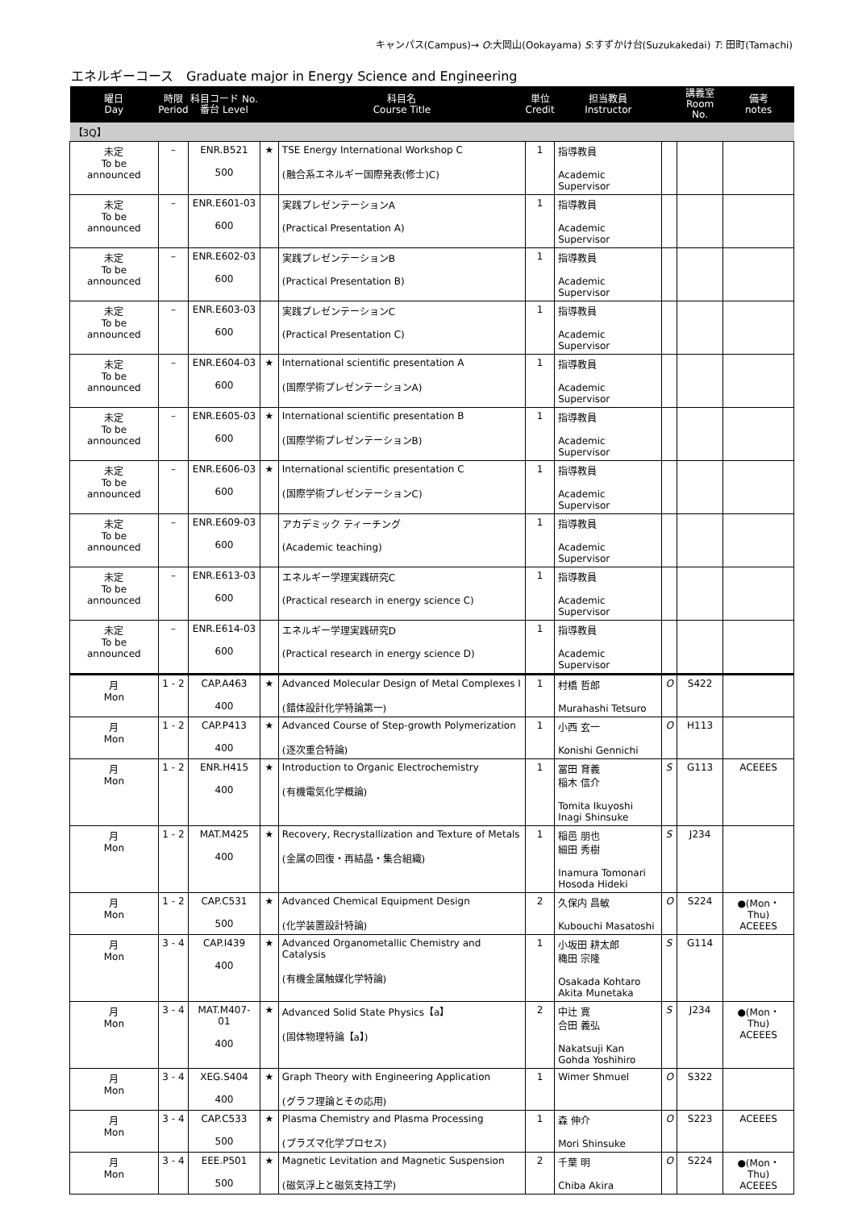キャンパス(Campus)→ O:大岡山(Ookayama) S:すずかけ台(Suzukakedai) T: 田町(Tamachi)
エネルギーコース　Graduate major in Energy Science and Engineering
| 曜日 Day | 時限 Period | 科目コード No. 番台 Level | | 科目名 Course Title | 単位 Credit | 担当教員 Instructor | | 講義室 Room No. | 備考 notes |
| --- | --- | --- | --- | --- | --- | --- | --- | --- | --- |
| 【3Q】 | | | | | | | | | |
| 未定 To be announced | – | ENR.B521 500 | ★ | TSE Energy International Workshop C (融合系エネルギー国際発表(修士)C) | 1 | 指導教員 Academic Supervisor | | | |
| 未定 To be announced | – | ENR.E601-03 600 | | 実践プレゼンテーションA (Practical Presentation A) | 1 | 指導教員 Academic Supervisor | | | |
| 未定 To be announced | – | ENR.E602-03 600 | | 実践プレゼンテーションB (Practical Presentation B) | 1 | 指導教員 Academic Supervisor | | | |
| 未定 To be announced | – | ENR.E603-03 600 | | 実践プレゼンテーションC (Practical Presentation C) | 1 | 指導教員 Academic Supervisor | | | |
| 未定 To be announced | – | ENR.E604-03 600 | ★ | International scientific presentation A (国際学術プレゼンテーションA) | 1 | 指導教員 Academic Supervisor | | | |
| 未定 To be announced | – | ENR.E605-03 600 | ★ | International scientific presentation B (国際学術プレゼンテーションB) | 1 | 指導教員 Academic Supervisor | | | |
| 未定 To be announced | – | ENR.E606-03 600 | ★ | International scientific presentation C (国際学術プレゼンテーションC) | 1 | 指導教員 Academic Supervisor | | | |
| 未定 To be announced | – | ENR.E609-03 600 | | アカデミック ティーチング (Academic teaching) | 1 | 指導教員 Academic Supervisor | | | |
| 未定 To be announced | – | ENR.E613-03 600 | | エネルギー学理実践研究C (Practical research in energy science C) | 1 | 指導教員 Academic Supervisor | | | |
| 未定 To be announced | – | ENR.E614-03 600 | | エネルギー学理実践研究D (Practical research in energy science D) | 1 | 指導教員 Academic Supervisor | | | |
| 月 Mon | 1 - 2 | CAP.A463 400 | ★ | Advanced Molecular Design of Metal Complexes I (錯体設計化学特論第一) | 1 | 村橋 哲郎 Murahashi Tetsuro | O | S422 | |
| 月 Mon | 1 - 2 | CAP.P413 400 | ★ | Advanced Course of Step-growth Polymerization (逐次重合特論) | 1 | 小西 玄一 Konishi Gennichi | O | H113 | |
| 月 Mon | 1 - 2 | ENR.H415 400 | ★ | Introduction to Organic Electrochemistry (有機電気化学概論) | 1 | 冨田 育義 稲木 信介 Tomita Ikuyoshi Inagi Shinsuke | S | G113 | ACEEES |
| 月 Mon | 1 - 2 | MAT.M425 400 | ★ | Recovery, Recrystallization and Texture of Metals (金属の回復・再結晶・集合組織) | 1 | 稲邑 朋也 細田 秀樹 Inamura Tomonari Hosoda Hideki | S | J234 | |
| 月 Mon | 1 - 2 | CAP.C531 500 | ★ | Advanced Chemical Equipment Design (化学装置設計特論) | 2 | 久保内 昌敏 Kubouchi Masatoshi | O | S224 | ●(Mon・Thu) ACEEES |
| 月 Mon | 3 - 4 | CAP.I439 400 | ★ | Advanced Organometallic Chemistry and Catalysis (有機金属触媒化学特論) | 1 | 小坂田 耕太郎 穐田 宗隆 Osakada Kohtaro Akita Munetaka | S | G114 | |
| 月 Mon | 3 - 4 | MAT.M407-01 400 | ★ | Advanced Solid State Physics【a】 (固体物理特論【a】) | 2 | 中辻 寛 合田 義弘 Nakatsuji Kan Gohda Yoshihiro | S | J234 | ●(Mon・Thu) ACEEES |
| 月 Mon | 3 - 4 | XEG.S404 400 | ★ | Graph Theory with Engineering Application (グラフ理論とその応用) | 1 | Wimer Shmuel | O | S322 | |
| 月 Mon | 3 - 4 | CAP.C533 500 | ★ | Plasma Chemistry and Plasma Processing (プラズマ化学プロセス) | 1 | 森 伸介 Mori Shinsuke | O | S223 | ACEEES |
| 月 Mon | 3 - 4 | EEE.P501 500 | ★ | Magnetic Levitation and Magnetic Suspension (磁気浮上と磁気支持工学) | 2 | 千葉 明 Chiba Akira | O | S224 | ●(Mon・Thu) ACEEES |